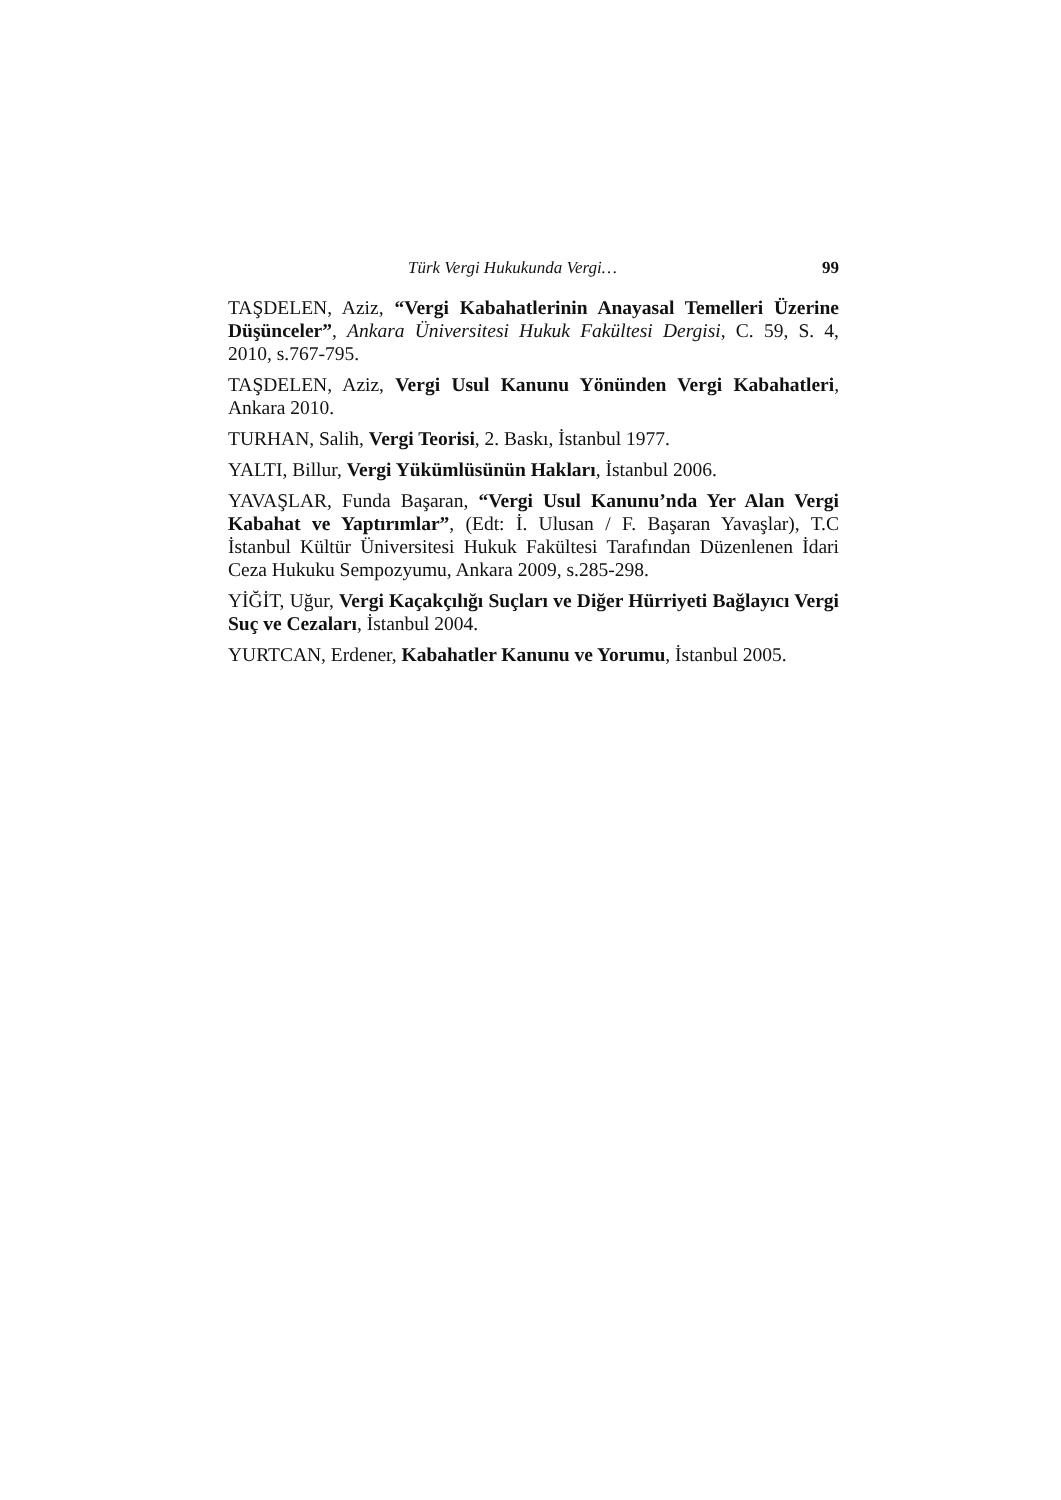Türk Vergi Hukukunda Vergi… 99
TAŞDELEN, Aziz, “Vergi Kabahatlerinin Anayasal Temelleri Üzerine Düşünceler”, Ankara Üniversitesi Hukuk Fakültesi Dergisi, C. 59, S. 4, 2010, s.767-795.
TAŞDELEN, Aziz, Vergi Usul Kanunu Yönünden Vergi Kabahatleri, Ankara 2010.
TURHAN, Salih, Vergi Teorisi, 2. Baskı, İstanbul 1977.
YALTI, Billur, Vergi Yükümlüsünün Hakları, İstanbul 2006.
YAVAŞLAR, Funda Başaran, “Vergi Usul Kanunu’nda Yer Alan Vergi Kabahat ve Yaptırımlar”, (Edt: İ. Ulusan / F. Başaran Yavaşlar), T.C İstanbul Kültür Üniversitesi Hukuk Fakültesi Tarafından Düzenlenen İdari Ceza Hukuku Sempozyumu, Ankara 2009, s.285-298.
YİĞİT, Uğur, Vergi Kaçakçılığı Suçları ve Diğer Hürriyeti Bağlayıcı Vergi Suç ve Cezaları, İstanbul 2004.
YURTCAN, Erdener, Kabahatler Kanunu ve Yorumu, İstanbul 2005.